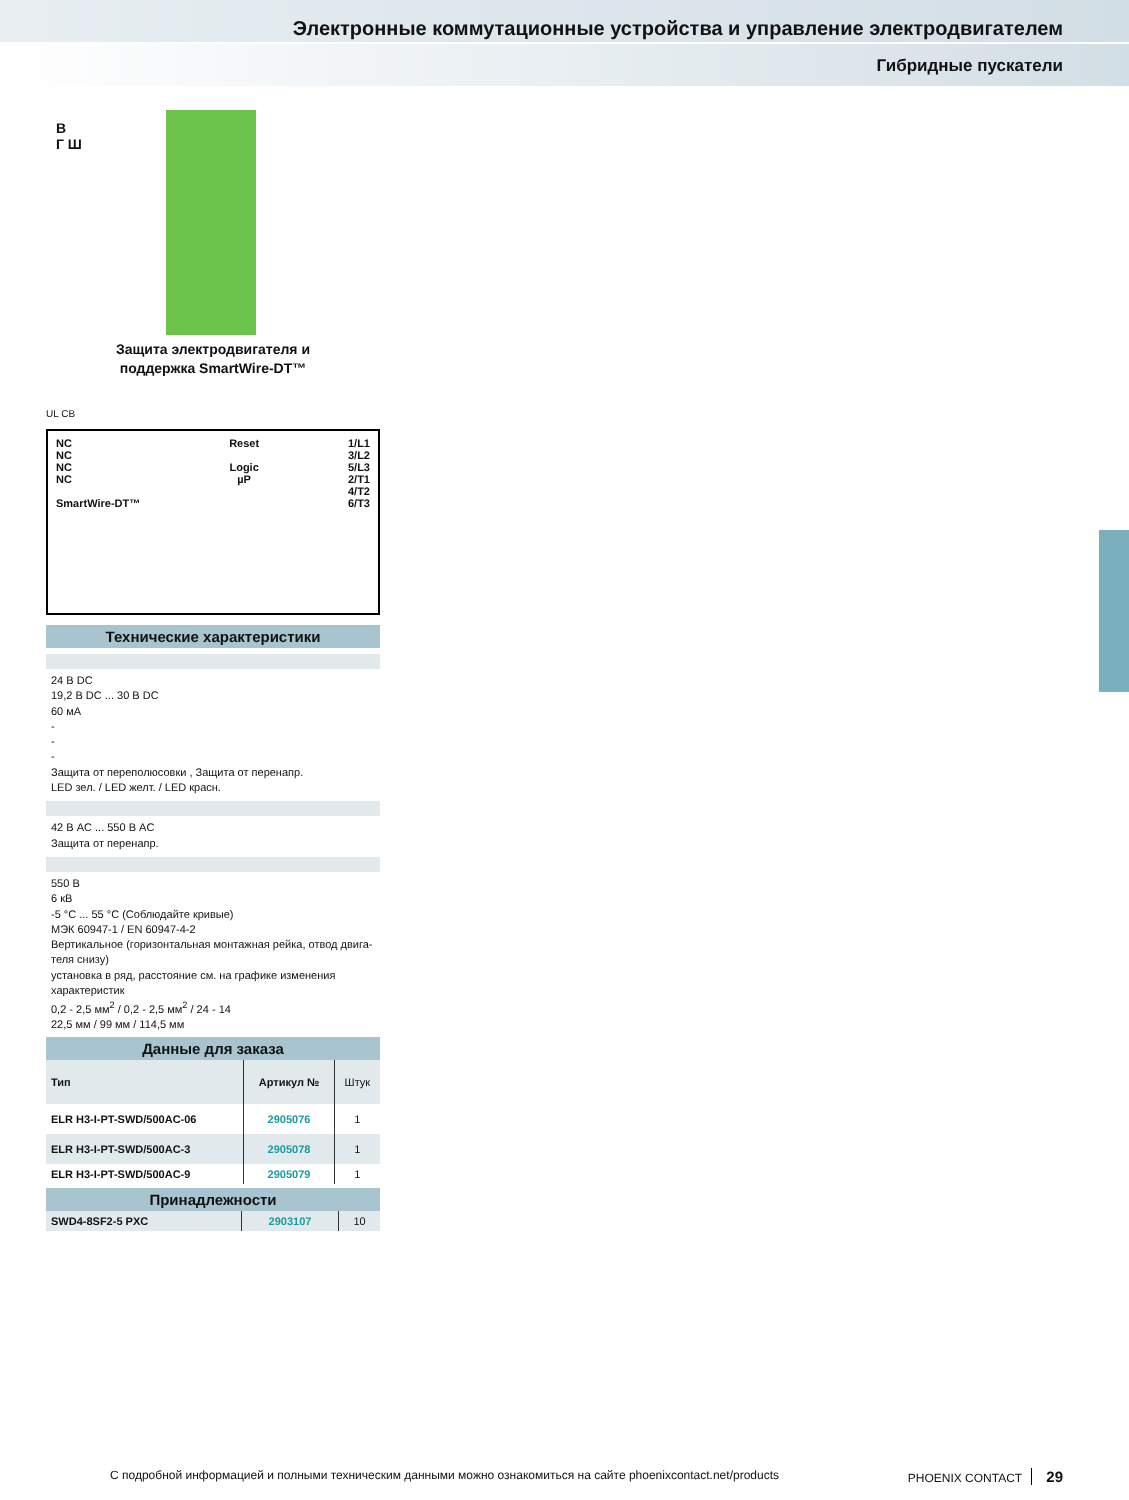Электронные коммутационные устройства и управление электродвигателем
Гибридные пускатели
В
Г Ш
Защита электродвигателя и
поддержка SmartWire-DT™
UL CB
NC
NC
NC
NC
SmartWire-DT™
Reset
Logic
µP
1/L1
3/L2
5/L3
2/T1
4/T2
6/T3
Технические характеристики
24 В DC
19,2 В DC ... 30 В DC
60 мА
-
-
-
Защита от переполюсовки , Защита от перенапр.
LED зел. / LED желт. / LED красн.
42 В AC ... 550 В AC
Защита от перенапр.
550 В
6 кВ
-5 °C ... 55 °C (Соблюдайте кривые)
МЭК 60947-1 / EN 60947-4-2
Вертикальное (горизонтальная монтажная рейка, отвод двига-теля снизу)
установка в ряд, расстояние см. на графике изменения характеристик
0,2 - 2,5 мм<sup>2</sup> / 0,2 - 2,5 мм<sup>2</sup> / 24 - 14
22,5 мм / 99 мм / 114,5 мм
Данные для заказа
| Тип | Артикул № | Штук |
| --- | --- | --- |
| ELR H3-I-PT-SWD/500AC-06 | 2905076 | 1 |
| ELR H3-I-PT-SWD/500AC-3 | 2905078 | 1 |
| ELR H3-I-PT-SWD/500AC-9 | 2905079 | 1 |
Принадлежности
| SWD4-8SF2-5 PXC | 2903107 | 10 |
С подробной информацией и полными техническим данными можно ознакомиться на сайте phoenixcontact.net/products PHOENIX CONTACT 29